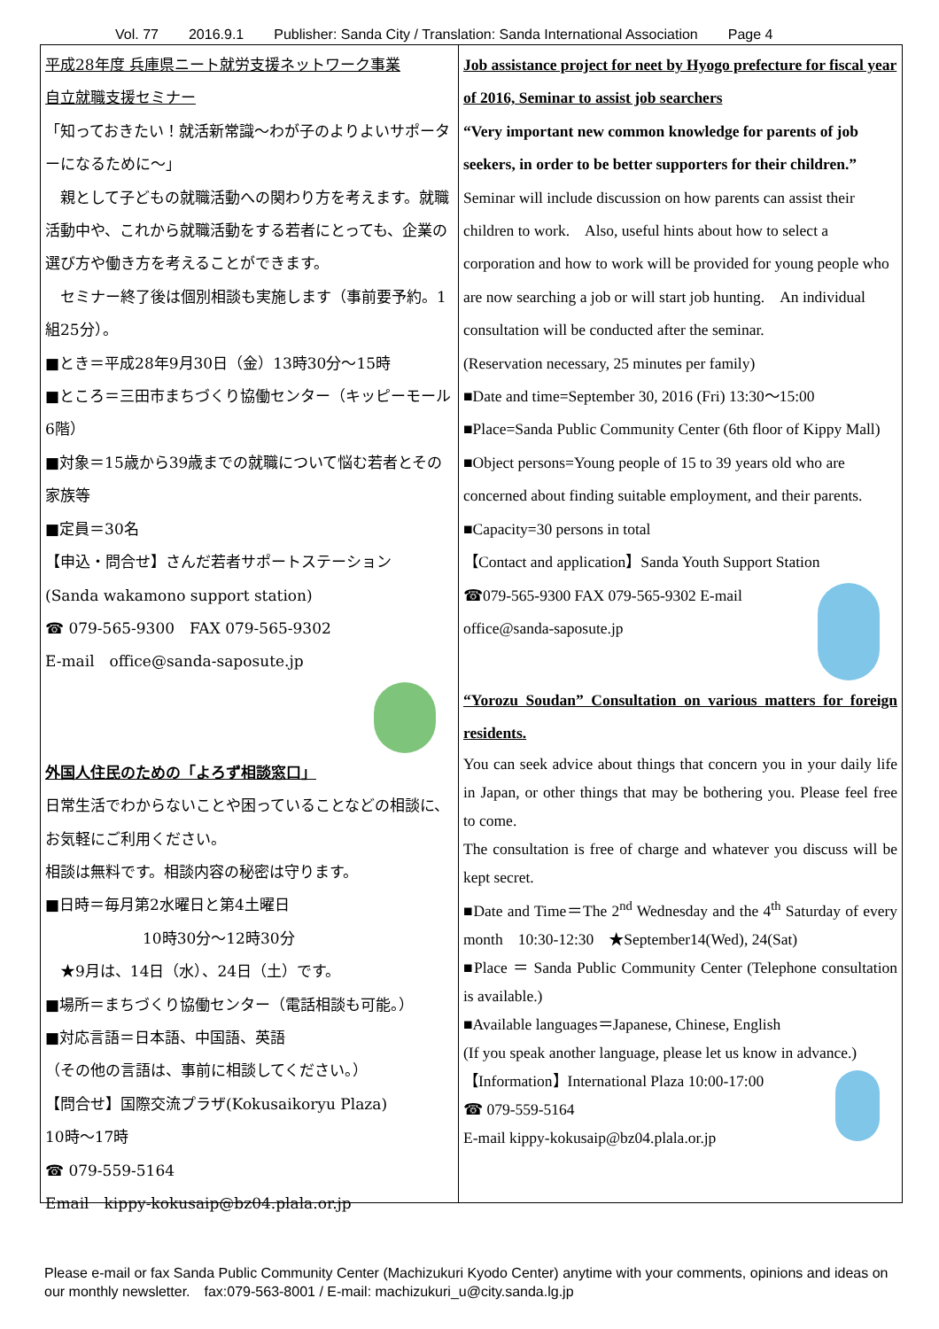Vol. 77 2016.9.1 Publisher: Sanda City / Translation: Sanda International Association Page 4
平成28年度 兵庫県ニート就労支援ネットワーク事業
自立就職支援セミナー
「知っておきたい！就活新常識～わが子のよりよいサポーターになるために～」
　親として子どもの就職活動への関わり方を考えます。就職活動中や、これから就職活動をする若者にとっても、企業の選び方や働き方を考えることができます。
　セミナー終了後は個別相談も実施します（事前要予約。1組25分）。
■とき＝平成28年9月30日（金）13時30分～15時
■ところ＝三田市まちづくり協働センター（キッピーモール6階）
■対象＝15歳から39歳までの就職について悩む若者とその家族等
■定員＝30名
【申込・問合せ】さんだ若者サポートステーション
(Sanda wakamono support station)
☎ 079-565-9300　FAX 079-565-9302
E-mail　office@sanda-saposute.jp
外国人住民のための「よろず相談窓口」
日常生活でわからないことや困っていることなどの相談に、お気軽にご利用ください。
相談は無料です。相談内容の秘密は守ります。
■日時＝毎月第2水曜日と第4土曜日
10時30分～12時30分
　★9月は、14日（水）、24日（土）です。
■場所＝まちづくり協働センター（電話相談も可能。）
■対応言語＝日本語、中国語、英語
（その他の言語は、事前に相談してください。）
【問合せ】国際交流プラザ(Kokusaikoryu Plaza)
10時～17時
☎ 079-559-5164
Email　kippy-kokusaip@bz04.plala.or.jp
Job assistance project for neet by Hyogo prefecture for fiscal year of 2016, Seminar to assist job searchers
“Very important new common knowledge for parents of job seekers, in order to be better supporters for their children.”
Seminar will include discussion on how parents can assist their children to work.　Also, useful hints about how to select a corporation and how to work will be provided for young people who are now searching a job or will start job hunting.　An individual consultation will be conducted after the seminar.
(Reservation necessary, 25 minutes per family)
■Date and time=September 30, 2016 (Fri) 13:30～15:00
■Place=Sanda Public Community Center (6th floor of Kippy Mall)
■Object persons=Young people of 15 to 39 years old who are concerned about finding suitable employment, and their parents.
■Capacity=30 persons in total
【Contact and application】Sanda Youth Support Station
☎079-565-9300 FAX 079-565-9302 E-mail office@sanda-saposute.jp
“Yorozu Soudan” Consultation on various matters for foreign residents.
You can seek advice about things that concern you in your daily life in Japan, or other things that may be bothering you. Please feel free to come.
The consultation is free of charge and whatever you discuss will be kept secret.
■Date and Time＝The 2<sup>nd</sup> Wednesday and the 4<sup>th</sup> Saturday of every month　10:30-12:30　★September14(Wed), 24(Sat)
■Place ＝ Sanda Public Community Center (Telephone consultation is available.)
■Available languages＝Japanese, Chinese, English
(If you speak another language, please let us know in advance.)
【Information】International Plaza 10:00-17:00
☎ 079-559-5164
E-mail kippy-kokusaip@bz04.plala.or.jp
Please e-mail or fax Sanda Public Community Center (Machizukuri Kyodo Center) anytime with your comments, opinions and ideas on our monthly newsletter.　fax:079-563-8001 / E-mail: machizukuri_u@city.sanda.lg.jp